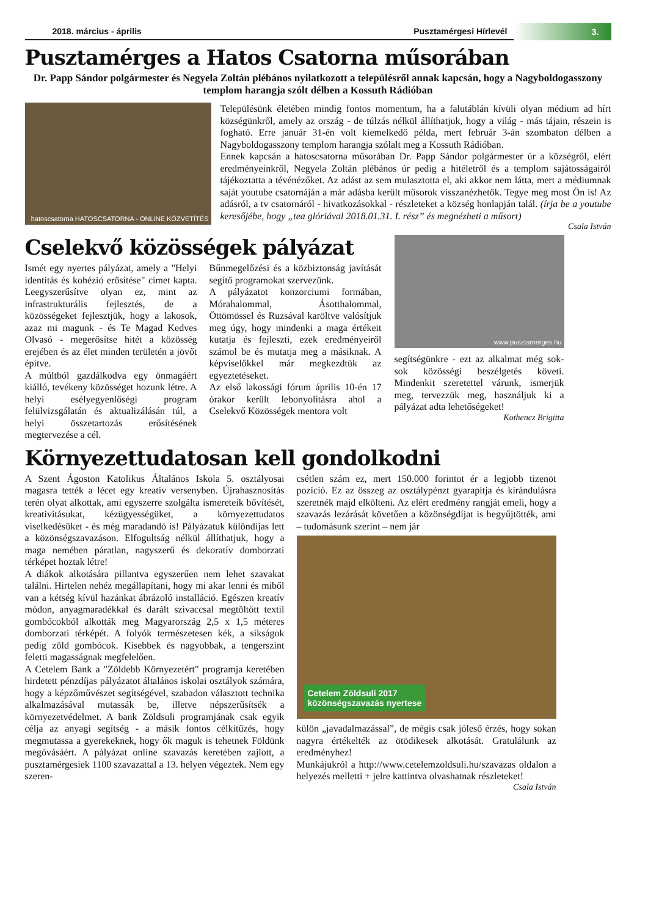2018. március - április Pusztamérgesi Hírlevél
3.
Pusztamérges a Hatos Csatorna műsorában
Dr. Papp Sándor polgármester és Negyela Zoltán plébános nyilatkozott a településről annak kapcsán, hogy a Nagyboldogasszony templom harangja szólt délben a Kossuth Rádióban
hatoscsatorna HATOSCSATORNA - ONLINE KÖZVETÍTÉS
Településünk életében mindig fontos momentum, ha a falutáblán kívüli olyan médium ad hírt községünkről, amely az ország - de túlzás nélkül állíthatjuk, hogy a világ - más tájain, részein is fogható. Erre január 31-én volt kiemelkedő példa, mert február 3-án szombaton délben a Nagyboldogasszony templom harangja szólalt meg a Kossuth Rádióban.
Ennek kapcsán a hatoscsatorna műsorában Dr. Papp Sándor polgármester úr a községről, elért eredményeinkről, Negyela Zoltán plébános úr pedig a hitéletről és a templom sajátosságairól tájékoztatta a tévénézőket. Az adást az sem mulasztotta el, aki akkor nem látta, mert a médiumnak saját youtube csatornáján a már adásba került műsorok visszanézhetők. Tegye meg most Ön is! Az adásról, a tv csatornáról - hivatkozásokkal - részleteket a község honlapján talál. (írja be a youtube keresőjébe, hogy „tea glóriával 2018.01.31. I. rész” és megnézheti a műsort)
Csala István
Cselekvő közösségek pályázat
Ismét egy nyertes pályázat, amely a "Helyi identitás és kohézió erősítése" címet kapta. Leegyszerűsítve olyan ez, mint az infrastrukturális fejlesztés, de a közösségeket fejlesztjük, hogy a lakosok, azaz mi magunk - és Te Magad Kedves Olvasó - megerősítse hitét a közösség erejében és az élet minden területén a jövőt építve.
A múltból gazdálkodva egy önmagáért kiálló, tevékeny közösséget hozunk létre. A helyi esélyegyenlőségi program felülvizsgálatán és aktualizálásán túl, a helyi összetartozás erősítésének megtervezése a cél.
Bűnmegelőzési és a közbiztonság javítását segítő programokat szervezünk.
A pályázatot konzorciumi formában, Mórahalommal, Ásotthalommal, Öttömössel és Ruzsával karöltve valósítjuk meg úgy, hogy mindenki a maga értékeit kutatja és fejleszti, ezek eredményeiről számol be és mutatja meg a másiknak. A képviselőkkel már megkezdtük az egyeztetéseket.
Az első lakossági fórum április 10-én 17 órakor került lebonyolításra ahol a Cselekvő Közösségek mentora volt
www.pusztamerges.hu
segítségünkre - ezt az alkalmat még sok-sok közösségi beszélgetés követi. Mindenkit szeretettel várunk, ismerjük meg, tervezzük meg, használjuk ki a pályázat adta lehetőségeket!
Kothencz Brigitta
Környezettudatosan kell gondolkodni
A Szent Ágoston Katolikus Általános Iskola 5. osztályosai magasra tették a lécet egy kreatív versenyben. Újrahasznosítás terén olyat alkottak, ami egyszerre szolgálta ismereteik bővítését, kreativitásukat, kézügyességüket, a környezettudatos viselkedésüket - és még maradandó is! Pályázatuk különdíjas lett a közönségszavazáson. Elfogultság nélkül állíthatjuk, hogy a maga nemében páratlan, nagyszerű és dekoratív domborzati térképet hoztak létre!
A diákok alkotására pillantva egyszerűen nem lehet szavakat találni. Hirtelen nehéz megállapítani, hogy mi akar lenni és miből van a kétség kívül hazánkat ábrázoló installáció. Egészen kreatív módon, anyagmaradékkal és darált szivaccsal megtöltött textil gombócokból alkották meg Magyarország 2,5 x 1,5 méteres domborzati térképét. A folyók természetesen kék, a síkságok pedig zöld gombócok. Kisebbek és nagyobbak, a tengerszint feletti magasságnak megfelelően.
A Cetelem Bank a "Zöldebb Környezetért" programja keretében hirdetett pénzdíjas pályázatot általános iskolai osztályok számára, hogy a képzőművészet segítségével, szabadon választott technika alkalmazásával mutassák be, illetve népszerűsítsék a környezetvédelmet. A bank Zöldsuli programjának csak egyik célja az anyagi segítség - a másik fontos célkitűzés, hogy megmutassa a gyerekeknek, hogy ők maguk is tehetnek Földünk megóvásáért. A pályázat online szavazás keretében zajlott, a pusztamérgesiek 1100 szavazattal a 13. helyen végeztek. Nem egy szeren-
csétlen szám ez, mert 150.000 forintot ér a legjobb tizenöt pozíció. Ez az összeg az osztálypénzt gyarapítja és kirándulásra szeretnék majd elkölteni. Az elért eredmény rangját emeli, hogy a szavazás lezárását követően a közönségdíjat is begyűjtötték, ami – tudomásunk szerint – nem jár
Cetelem Zöldsuli 2017
közönségszavazás nyertese
külön „javadalmazással”, de mégis csak jóleső érzés, hogy sokan nagyra értékelték az ötödikesek alkotását. Gratulálunk az eredményhez!
Munkájukról a http://www.cetelemzoldsuli.hu/szavazas oldalon a helyezés melletti + jelre kattintva olvashatnak részleteket!
Csala István